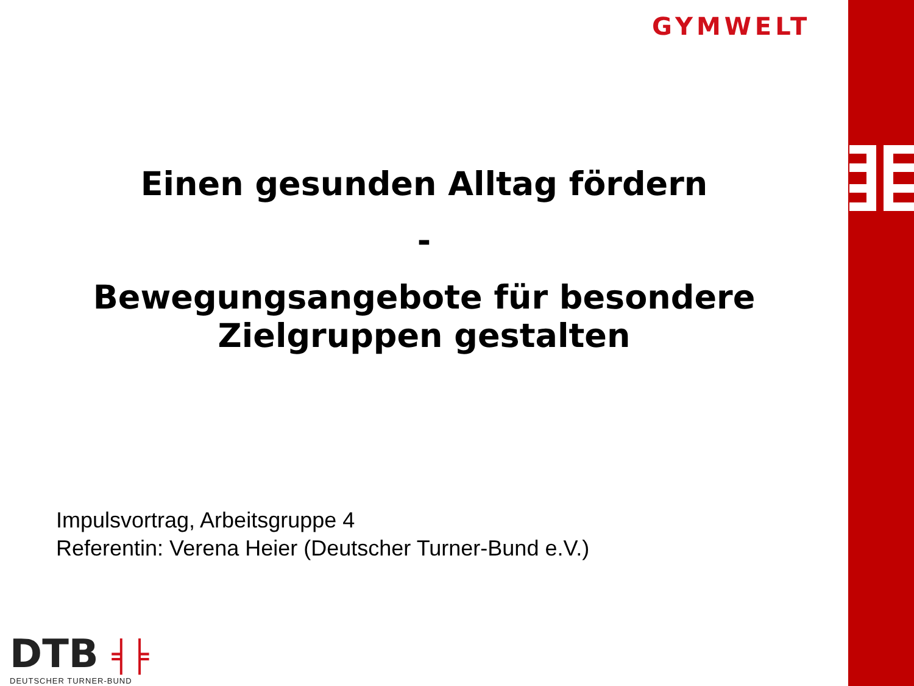GYMWELT
Einen gesunden Alltag fördern
-
Bewegungsangebote für besondere
Zielgruppen gestalten
Impulsvortrag, Arbeitsgruppe 4
Referentin: Verena Heier (Deutscher Turner-Bund e.V.)
DTB ╡╞
DEUTSCHER TURNER-BUND